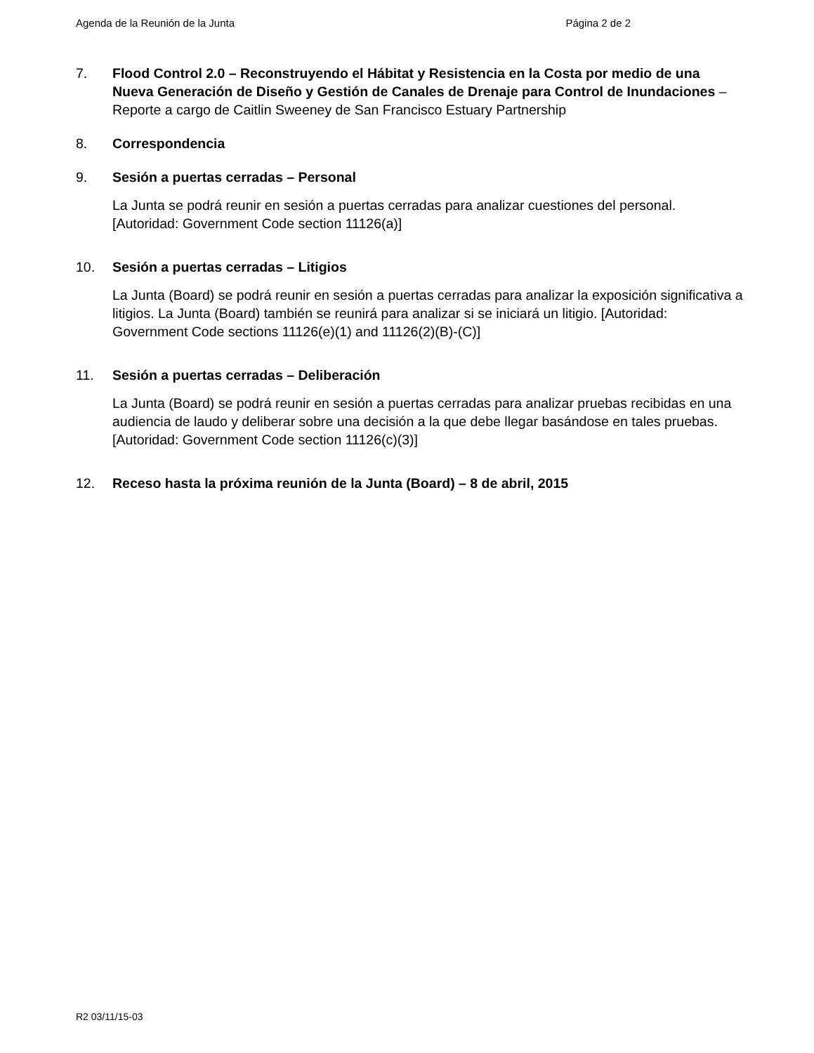Agenda de la Reunión de la Junta Página 2 de 2
7. Flood Control 2.0 – Reconstruyendo el Hábitat y Resistencia en la Costa por medio de una Nueva Generación de Diseño y Gestión de Canales de Drenaje para Control de Inundaciones – Reporte a cargo de Caitlin Sweeney de San Francisco Estuary Partnership
8. Correspondencia
9. Sesión a puertas cerradas – Personal
La Junta se podrá reunir en sesión a puertas cerradas para analizar cuestiones del personal. [Autoridad: Government Code section 11126(a)]
10. Sesión a puertas cerradas – Litigios
La Junta (Board) se podrá reunir en sesión a puertas cerradas para analizar la exposición significativa a litigios. La Junta (Board) también se reunirá para analizar si se iniciará un litigio. [Autoridad: Government Code sections 11126(e)(1) and 11126(2)(B)-(C)]
11. Sesión a puertas cerradas – Deliberación
La Junta (Board) se podrá reunir en sesión a puertas cerradas para analizar pruebas recibidas en una audiencia de laudo y deliberar sobre una decisión a la que debe llegar basándose en tales pruebas. [Autoridad: Government Code section 11126(c)(3)]
12. Receso hasta la próxima reunión de la Junta (Board) – 8 de abril, 2015
R2 03/11/15-03